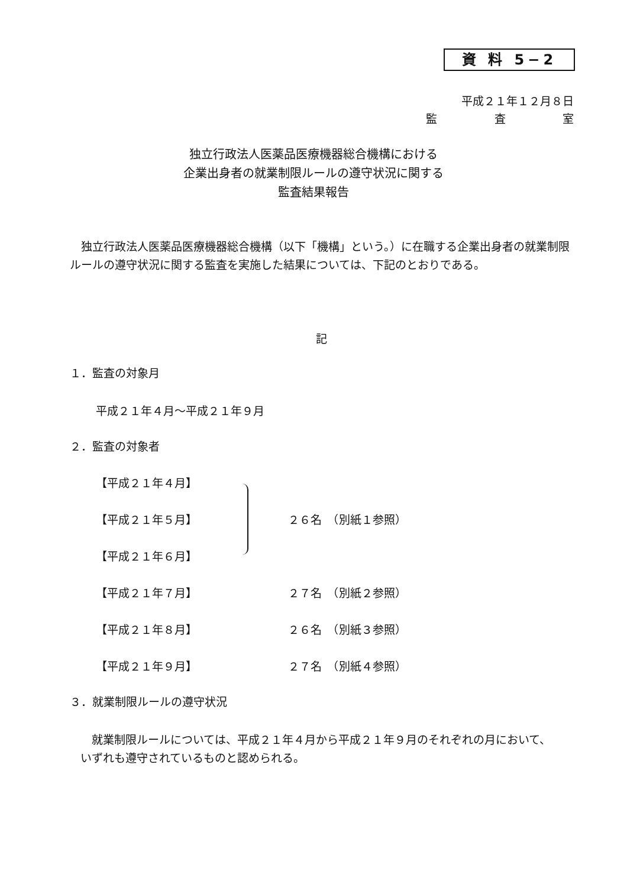資 料 5−2
平成２１年１２月８日
監 査 室
独立行政法人医薬品医療機器総合機構における
企業出身者の就業制限ルールの遵守状況に関する
監査結果報告
独立行政法人医薬品医療機器総合機構（以下「機構」という。）に在職する企業出身者の就業制限ルールの遵守状況に関する監査を実施した結果については、下記のとおりである。
記
１．監査の対象月
平成２１年４月〜平成２１年９月
２．監査の対象者
【平成２１年４月】
【平成２１年５月】 ２６名　（別紙１参照）
【平成２１年６月】
【平成２１年７月】 ２７名　（別紙２参照）
【平成２１年８月】 ２６名　（別紙３参照）
【平成２１年９月】 ２７名　（別紙４参照）
３．就業制限ルールの遵守状況
就業制限ルールについては、平成２１年４月から平成２１年９月のそれぞれの月において、いずれも遵守されているものと認められる。